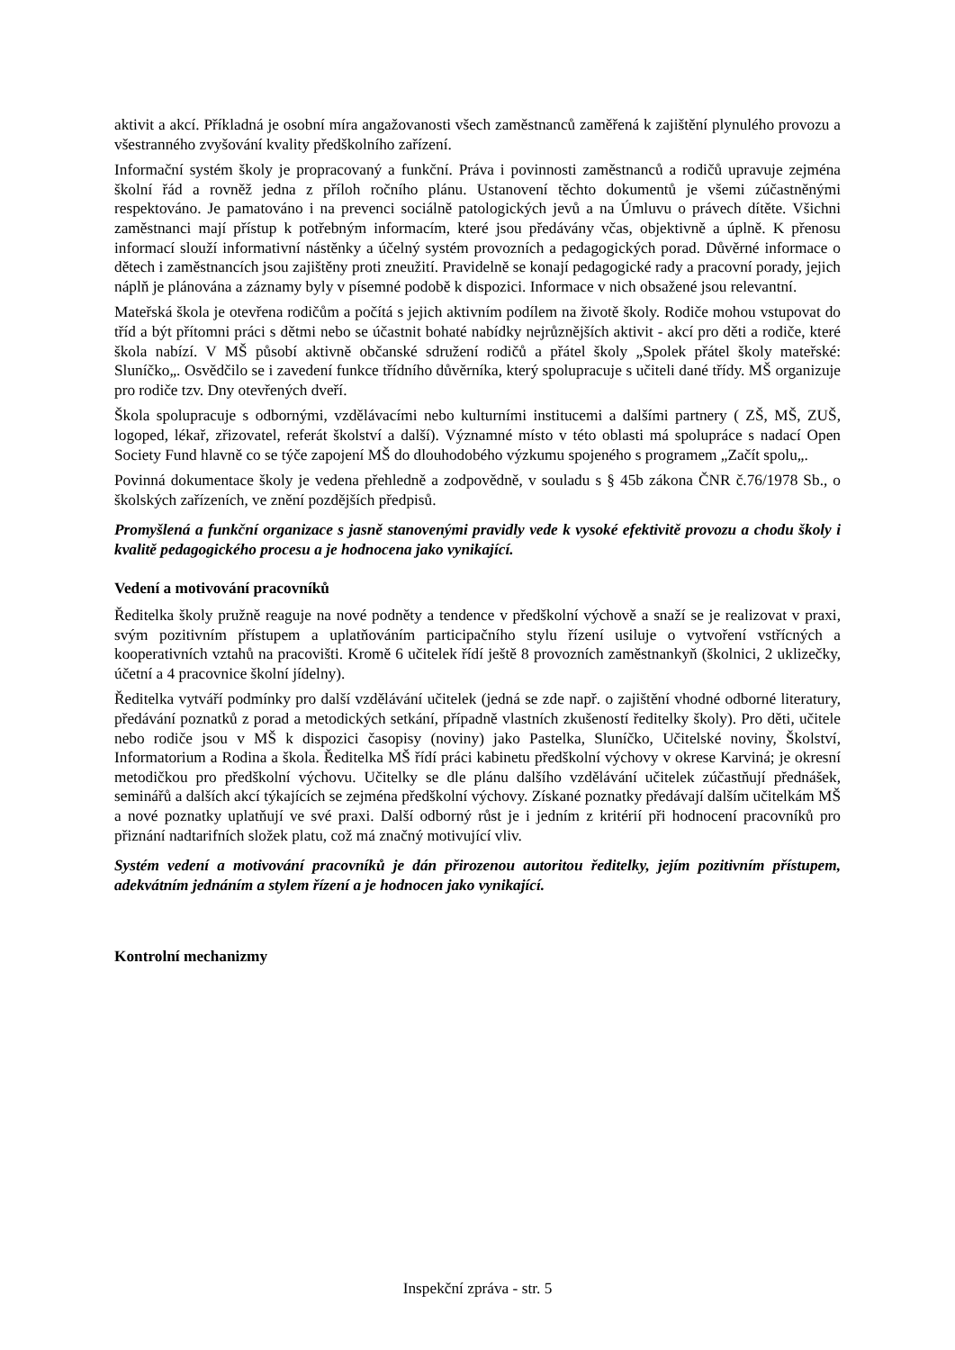aktivit a akcí. Příkladná je osobní míra angažovanosti všech zaměstnanců zaměřená k zajištění plynulého provozu a všestranného zvyšování kvality předškolního zařízení.
Informační systém školy je propracovaný a funkční. Práva i povinnosti zaměstnanců a rodičů upravuje zejména školní řád a rovněž jedna z příloh ročního plánu. Ustanovení těchto dokumentů je všemi zúčastněnými respektováno. Je pamatováno i na prevenci sociálně patologických jevů a na Úmluvu o právech dítěte. Všichni zaměstnanci mají přístup k potřebným informacím, které jsou předávány včas, objektivně a úplně. K přenosu informací slouží informativní nástěnky a účelný systém provozních a pedagogických porad. Důvěrné informace o dětech i zaměstnancích jsou zajištěny proti zneužití. Pravidelně se konají pedagogické rady a pracovní porady, jejich náplň je plánována a záznamy byly v písemné podobě k dispozici. Informace v nich obsažené jsou relevantní.
Mateřská škola je otevřena rodičům a počítá s jejich aktivním podílem na životě školy. Rodiče mohou vstupovat do tříd a být přítomni práci s dětmi nebo se účastnit bohaté nabídky nejrůznějších aktivit - akcí pro děti a rodiče, které škola nabízí. V MŠ působí aktivně občanské sdružení rodičů a přátel školy „Spolek přátel školy mateřské: Sluníčko„. Osvědčilo se i zavedení funkce třídního důvěrníka, který spolupracuje s učiteli dané třídy. MŠ organizuje pro rodiče tzv. Dny otevřených dveří.
Škola spolupracuje s odbornými, vzdělávacími nebo kulturními institucemi a dalšími partnery ( ZŠ, MŠ, ZUŠ, logoped, lékař, zřizovatel, referát školství a další). Významné místo v této oblasti má spolupráce s nadací Open Society Fund hlavně co se týče zapojení MŠ do dlouhodobého výzkumu spojeného s programem „Začít spolu„.
Povinná dokumentace školy je vedena přehledně a zodpovědně, v souladu s § 45b zákona ČNR č.76/1978 Sb., o školských zařízeních, ve znění pozdějších předpisů.
Promyšlená a funkční organizace s jasně stanovenými pravidly vede k vysoké efektivitě provozu a chodu školy i kvalitě pedagogického procesu a je hodnocena jako vynikající.
Vedení a motivování pracovníků
Ředitelka školy pružně reaguje na nové podněty a tendence v předškolní výchově a snaží se je realizovat v praxi, svým pozitivním přístupem a uplatňováním participačního stylu řízení usiluje o vytvoření vstřícných a kooperativních vztahů na pracovišti. Kromě 6 učitelek řídí ještě 8 provozních zaměstnankyň (školnici, 2 uklizečky, účetní a 4 pracovnice školní jídelny).
Ředitelka vytváří podmínky pro další vzdělávání učitelek (jedná se zde např. o zajištění vhodné odborné literatury, předávání poznatků z porad a metodických setkání, případně vlastních zkušeností ředitelky školy). Pro děti, učitele nebo rodiče jsou v MŠ k dispozici časopisy (noviny) jako Pastelka, Sluníčko, Učitelské noviny, Školství, Informatorium a Rodina a škola. Ředitelka MŠ řídí práci kabinetu předškolní výchovy v okrese Karviná; je okresní metodičkou pro předškolní výchovu. Učitelky se dle plánu dalšího vzdělávání učitelek zúčastňují přednášek, seminářů a dalších akcí týkajících se zejména předškolní výchovy. Získané poznatky předávají dalším učitelkám MŠ a nové poznatky uplatňují ve své praxi. Další odborný růst je i jedním z kritérií při hodnocení pracovníků pro přiznání nadtarifních složek platu, což má značný motivující vliv.
Systém vedení a motivování pracovníků je dán přirozenou autoritou ředitelky, jejím pozitivním přístupem, adekvátním jednáním a stylem řízení a je hodnocen jako vynikající.
Kontrolní mechanizmy
Inspekční zpráva - str. 5